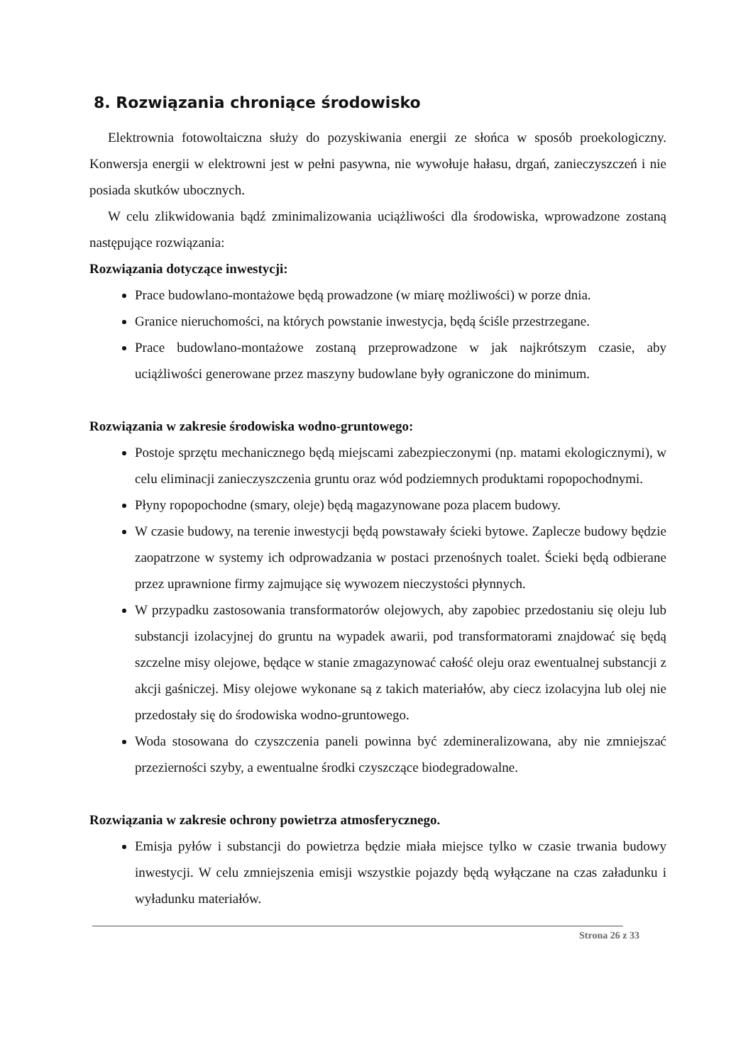8. Rozwiązania chroniące środowisko
Elektrownia fotowoltaiczna służy do pozyskiwania energii ze słońca w sposób proekologiczny. Konwersja energii w elektrowni jest w pełni pasywna, nie wywołuje hałasu, drgań, zanieczyszczeń i nie posiada skutków ubocznych.
W celu zlikwidowania bądź zminimalizowania uciążliwości dla środowiska, wprowadzone zostaną następujące rozwiązania:
Rozwiązania dotyczące inwestycji:
Prace budowlano-montażowe będą prowadzone (w miarę możliwości) w porze dnia.
Granice nieruchomości, na których powstanie inwestycja, będą ściśle przestrzegane.
Prace budowlano-montażowe zostaną przeprowadzone w jak najkrótszym czasie, aby uciążliwości generowane przez maszyny budowlane były ograniczone do minimum.
Rozwiązania w zakresie środowiska wodno-gruntowego:
Postoje sprzętu mechanicznego będą miejscami zabezpieczonymi (np. matami ekologicznymi), w celu eliminacji zanieczyszczenia gruntu oraz wód podziemnych produktami ropopochodnymi.
Płyny ropopochodne (smary, oleje) będą magazynowane poza placem budowy.
W czasie budowy, na terenie inwestycji będą powstawały ścieki bytowe. Zaplecze budowy będzie zaopatrzone w systemy ich odprowadzania w postaci przenośnych toalet. Ścieki będą odbierane przez uprawnione firmy zajmujące się wywozem nieczystości płynnych.
W przypadku zastosowania transformatorów olejowych, aby zapobiec przedostaniu się oleju lub substancji izolacyjnej do gruntu na wypadek awarii, pod transformatorami znajdować się będą szczelne misy olejowe, będące w stanie zmagazynować całość oleju oraz ewentualnej substancji z akcji gaśniczej. Misy olejowe wykonane są z takich materiałów, aby ciecz izolacyjna lub olej nie przedostały się do środowiska wodno-gruntowego.
Woda stosowana do czyszczenia paneli powinna być zdemineralizowana, aby nie zmniejszać przezierności szyby, a ewentualne środki czyszczące biodegradowalne.
Rozwiązania w zakresie ochrony powietrza atmosferycznego.
Emisja pyłów i substancji do powietrza będzie miała miejsce tylko w czasie trwania budowy inwestycji. W celu zmniejszenia emisji wszystkie pojazdy będą wyłączane na czas załadunku i wyładunku materiałów.
Strona 26 z 33